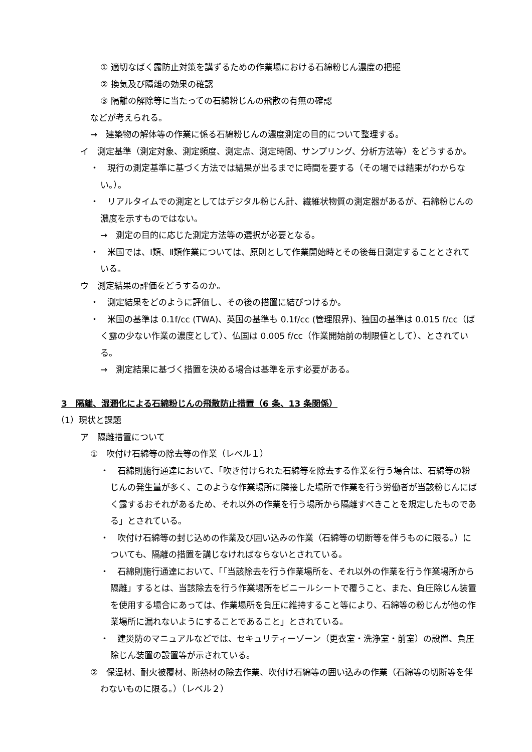① 適切なばく露防止対策を講ずるための作業場における石綿粉じん濃度の把握
② 換気及び隔離の効果の確認
③ 隔離の解除等に当たっての石綿粉じんの飛散の有無の確認
などが考えられる。
→　建築物の解体等の作業に係る石綿粉じんの濃度測定の目的について整理する。
イ　測定基準（測定対象、測定頻度、測定点、測定時間、サンプリング、分析方法等）をどうするか。
・　現行の測定基準に基づく方法では結果が出るまでに時間を要する（その場では結果がわからない。）。
・　リアルタイムでの測定としてはデジタル粉じん計、繊維状物質の測定器があるが、石綿粉じんの濃度を示すものではない。
→　測定の目的に応じた測定方法等の選択が必要となる。
・　米国では、Ⅰ類、Ⅱ類作業については、原則として作業開始時とその後毎日測定することとされている。
ウ　測定結果の評価をどうするのか。
・　測定結果をどのように評価し、その後の措置に結びつけるか。
・　米国の基準は 0.1f/cc (TWA)、英国の基準も 0.1f/cc (管理限界)、独国の基準は 0.015 f/cc（ばく露の少ない作業の濃度として）、仏国は 0.005 f/cc（作業開始前の制限値として）、とされている。
→　測定結果に基づく措置を決める場合は基準を示す必要がある。
3　隔離、湿潤化による石綿粉じんの飛散防止措置（6 条、13 条関係）
（1）現状と課題
ア　隔離措置について
①　吹付け石綿等の除去等の作業（レベル１）
・　石綿則施行通達において、「吹き付けられた石綿等を除去する作業を行う場合は、石綿等の粉じんの発生量が多く、このような作業場所に隣接した場所で作業を行う労働者が当該粉じんにばく露するおそれがあるため、それ以外の作業を行う場所から隔離すべきことを規定したものである」とされている。
・　吹付け石綿等の封じ込めの作業及び囲い込みの作業（石綿等の切断等を伴うものに限る。）についても、隔離の措置を講じなければならないとされている。
・　石綿則施行通達において、「｢当該除去を行う作業場所を、それ以外の作業を行う作業場所から隔離」するとは、当該除去を行う作業場所をビニールシートで覆うこと、また、負圧除じん装置を使用する場合にあっては、作業場所を負圧に維持すること等により、石綿等の粉じんが他の作業場所に漏れないようにすることであること」とされている。
・　建災防のマニュアルなどでは、セキュリティーゾーン（更衣室・洗浄室・前室）の設置、負圧除じん装置の設置等が示されている。
②　保温材、耐火被覆材、断熱材の除去作業、吹付け石綿等の囲い込みの作業（石綿等の切断等を伴わないものに限る。）（レベル２）